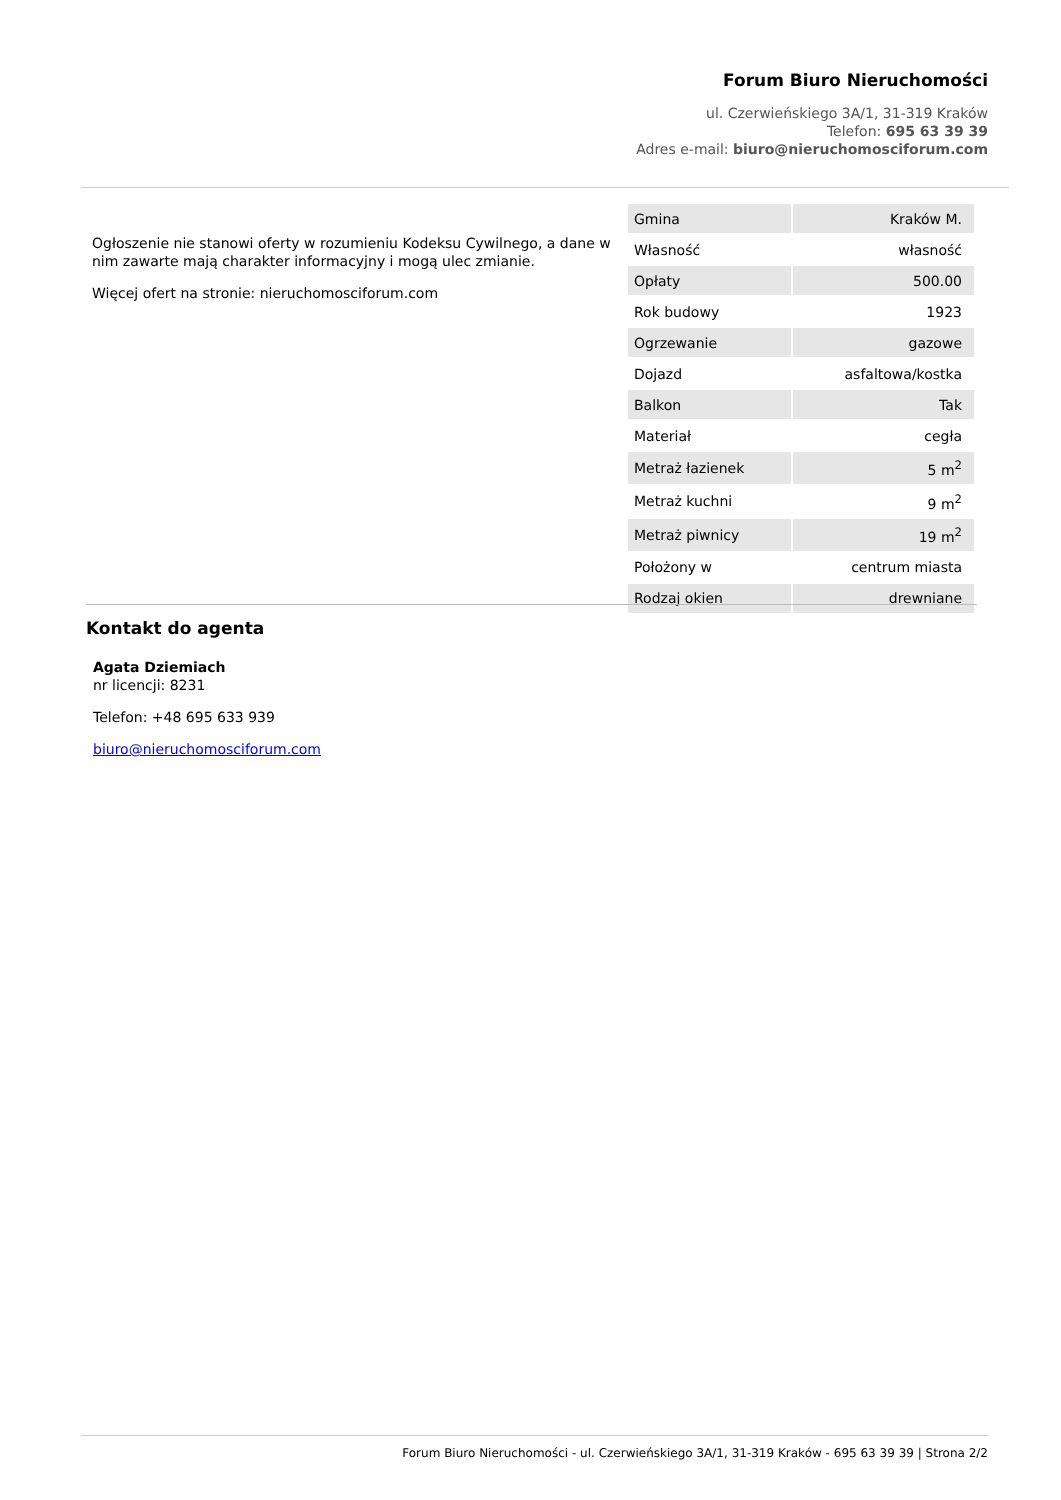Forum Biuro Nieruchomości
ul. Czerwieńskiego 3A/1, 31-319 Kraków
Telefon: 695 63 39 39
Adres e-mail: biuro@nieruchomosciforum.com
Ogłoszenie nie stanowi oferty w rozumieniu Kodeksu Cywilnego, a dane w nim zawarte mają charakter informacyjny i mogą ulec zmianie.
Więcej ofert na stronie: nieruchomosciforum.com
| Gmina | Kraków M. |
| Własność | własność |
| Opłaty | 500.00 |
| Rok budowy | 1923 |
| Ogrzewanie | gazowe |
| Dojazd | asfaltowa/kostka |
| Balkon | Tak |
| Materiał | cegła |
| Metraż łazienek | 5 m<sup>2</sup> |
| Metraż kuchni | 9 m<sup>2</sup> |
| Metraż piwnicy | 19 m<sup>2</sup> |
| Położony w | centrum miasta |
| Rodzaj okien | drewniane |
Kontakt do agenta
Agata Dziemiach
nr licencji: 8231
Telefon: +48 695 633 939
biuro@nieruchomosciforum.com
Forum Biuro Nieruchomości - ul. Czerwieńskiego 3A/1, 31-319 Kraków - 695 63 39 39 | Strona 2/2